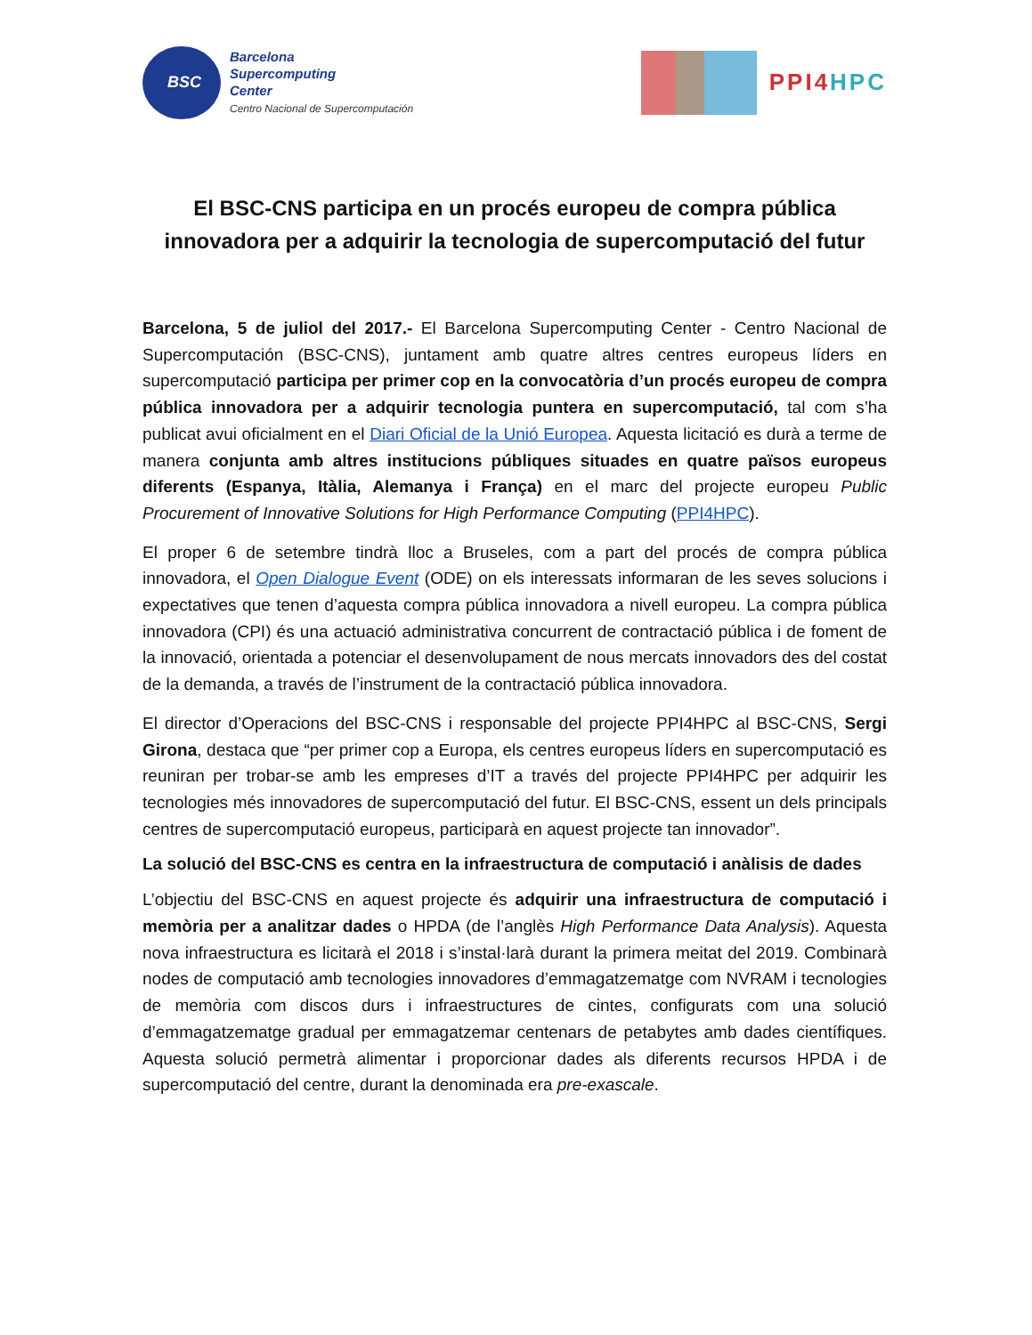BSC
Barcelona
Supercomputing
Center
Centro Nacional de Supercomputación
PPI4HPC
El BSC-CNS participa en un procés europeu de compra pública innovadora per a adquirir la tecnologia de supercomputació del futur
Barcelona, 5 de juliol del 2017.- El Barcelona Supercomputing Center - Centro Nacional de Supercomputación (BSC-CNS), juntament amb quatre altres centres europeus líders en supercomputació participa per primer cop en la convocatòria d’un procés europeu de compra pública innovadora per a adquirir tecnologia puntera en supercomputació, tal com s’ha publicat avui oficialment en el Diari Oficial de la Unió Europea. Aquesta licitació es durà a terme de manera conjunta amb altres institucions públiques situades en quatre països europeus diferents (Espanya, Itàlia, Alemanya i França) en el marc del projecte europeu Public Procurement of Innovative Solutions for High Performance Computing (PPI4HPC).
El proper 6 de setembre tindrà lloc a Bruseles, com a part del procés de compra pública innovadora, el Open Dialogue Event (ODE) on els interessats informaran de les seves solucions i expectatives que tenen d’aquesta compra pública innovadora a nivell europeu. La compra pública innovadora (CPI) és una actuació administrativa concurrent de contractació pública i de foment de la innovació, orientada a potenciar el desenvolupament de nous mercats innovadors des del costat de la demanda, a través de l’instrument de la contractació pública innovadora.
El director d’Operacions del BSC-CNS i responsable del projecte PPI4HPC al BSC-CNS, Sergi Girona, destaca que “per primer cop a Europa, els centres europeus líders en supercomputació es reuniran per trobar-se amb les empreses d’IT a través del projecte PPI4HPC per adquirir les tecnologies més innovadores de supercomputació del futur. El BSC-CNS, essent un dels principals centres de supercomputació europeus, participarà en aquest projecte tan innovador”.
La solució del BSC-CNS es centra en la infraestructura de computació i anàlisis de dades
L’objectiu del BSC-CNS en aquest projecte és adquirir una infraestructura de computació i memòria per a analitzar dades o HPDA (de l’anglès High Performance Data Analysis). Aquesta nova infraestructura es licitarà el 2018 i s’instal·larà durant la primera meitat del 2019. Combinarà nodes de computació amb tecnologies innovadores d’emmagatzematge com NVRAM i tecnologies de memòria com discos durs i infraestructures de cintes, configurats com una solució d’emmagatzematge gradual per emmagatzemar centenars de petabytes amb dades científiques. Aquesta solució permetrà alimentar i proporcionar dades als diferents recursos HPDA i de supercomputació del centre, durant la denominada era pre-exascale.